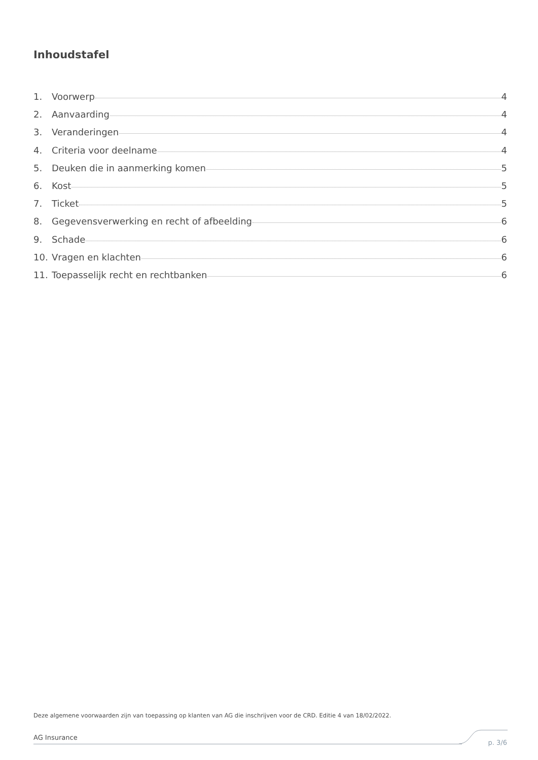Inhoudstafel
1. Voorwerp 4
2. Aanvaarding 4
3. Veranderingen 4
4. Criteria voor deelname 4
5. Deuken die in aanmerking komen 5
6. Kost 5
7. Ticket 5
8. Gegevensverwerking en recht of afbeelding 6
9. Schade 6
10. Vragen en klachten 6
11. Toepasselijk recht en rechtbanken 6
Deze algemene voorwaarden zijn van toepassing op klanten van AG die inschrijven voor de CRD. Editie 4 van 18/02/2022.
AG Insurance
p. 3/6